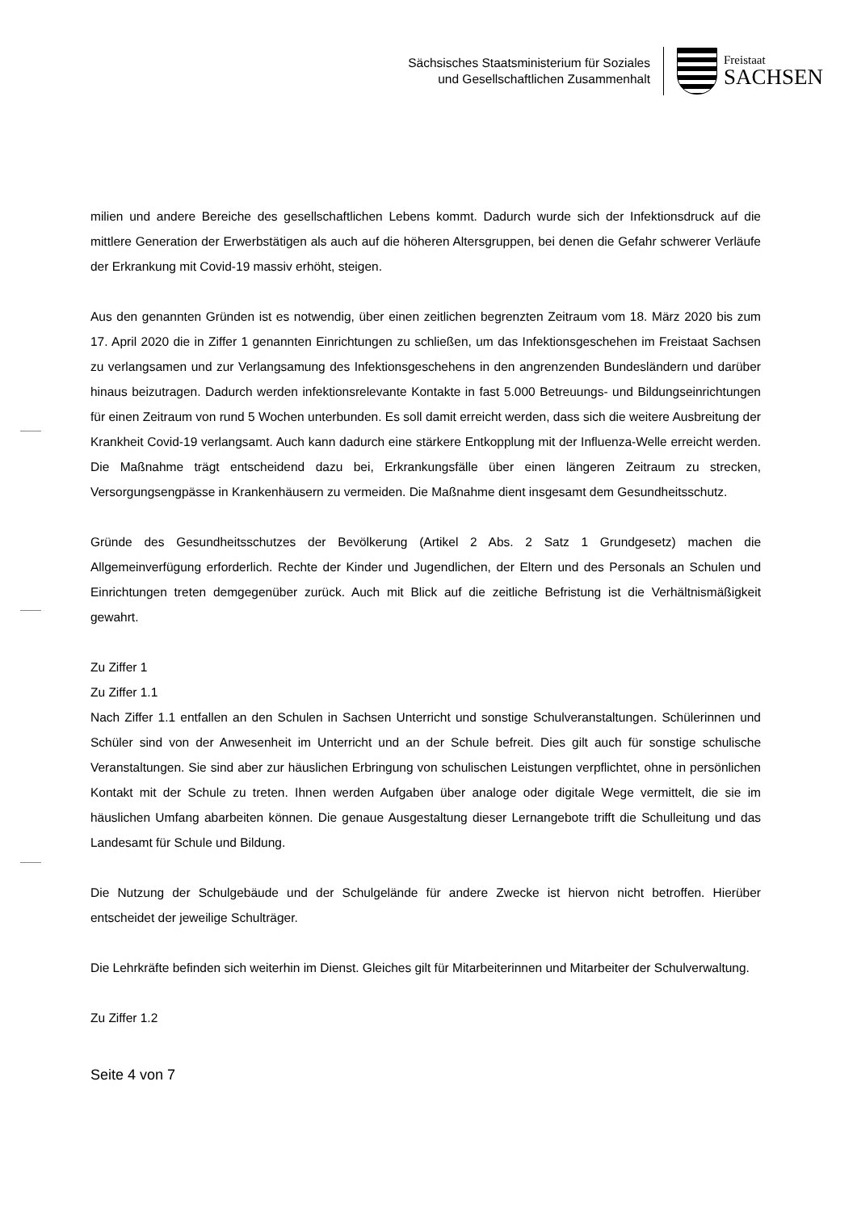Sächsisches Staatsministerium für Soziales
und Gesellschaftlichen Zusammenhalt
Freistaat
SACHSEN
milien und andere Bereiche des gesellschaftlichen Lebens kommt. Dadurch wurde sich der Infektionsdruck auf die mittlere Generation der Erwerbstätigen als auch auf die höheren Altersgruppen, bei denen die Gefahr schwerer Verläufe der Erkrankung mit Covid-19 massiv erhöht, steigen.
Aus den genannten Gründen ist es notwendig, über einen zeitlichen begrenzten Zeitraum vom 18. März 2020 bis zum 17. April 2020 die in Ziffer 1 genannten Einrichtungen zu schließen, um das Infektionsgeschehen im Freistaat Sachsen zu verlangsamen und zur Verlangsamung des Infektionsgeschehens in den angrenzenden Bundesländern und darüber hinaus beizutragen. Dadurch werden infektionsrelevante Kontakte in fast 5.000 Betreuungs- und Bildungseinrichtungen für einen Zeitraum von rund 5 Wochen unterbunden. Es soll damit erreicht werden, dass sich die weitere Ausbreitung der Krankheit Covid-19 verlangsamt. Auch kann dadurch eine stärkere Entkopplung mit der Influenza-Welle erreicht werden. Die Maßnahme trägt entscheidend dazu bei, Erkrankungsfälle über einen längeren Zeitraum zu strecken, Versorgungsengpässe in Krankenhäusern zu vermeiden. Die Maßnahme dient insgesamt dem Gesundheitsschutz.
Gründe des Gesundheitsschutzes der Bevölkerung (Artikel 2 Abs. 2 Satz 1 Grundgesetz) machen die Allgemeinverfügung erforderlich. Rechte der Kinder und Jugendlichen, der Eltern und des Personals an Schulen und Einrichtungen treten demgegenüber zurück. Auch mit Blick auf die zeitliche Befristung ist die Verhältnismäßigkeit gewahrt.
Zu Ziffer 1
Zu Ziffer 1.1
Nach Ziffer 1.1 entfallen an den Schulen in Sachsen Unterricht und sonstige Schulveranstaltungen. Schülerinnen und Schüler sind von der Anwesenheit im Unterricht und an der Schule befreit. Dies gilt auch für sonstige schulische Veranstaltungen. Sie sind aber zur häuslichen Erbringung von schulischen Leistungen verpflichtet, ohne in persönlichen Kontakt mit der Schule zu treten. Ihnen werden Aufgaben über analoge oder digitale Wege vermittelt, die sie im häuslichen Umfang abarbeiten können. Die genaue Ausgestaltung dieser Lernangebote trifft die Schulleitung und das Landesamt für Schule und Bildung.
Die Nutzung der Schulgebäude und der Schulgelände für andere Zwecke ist hiervon nicht betroffen. Hierüber entscheidet der jeweilige Schulträger.
Die Lehrkräfte befinden sich weiterhin im Dienst. Gleiches gilt für Mitarbeiterinnen und Mitarbeiter der Schulverwaltung.
Zu Ziffer 1.2
Seite 4 von 7